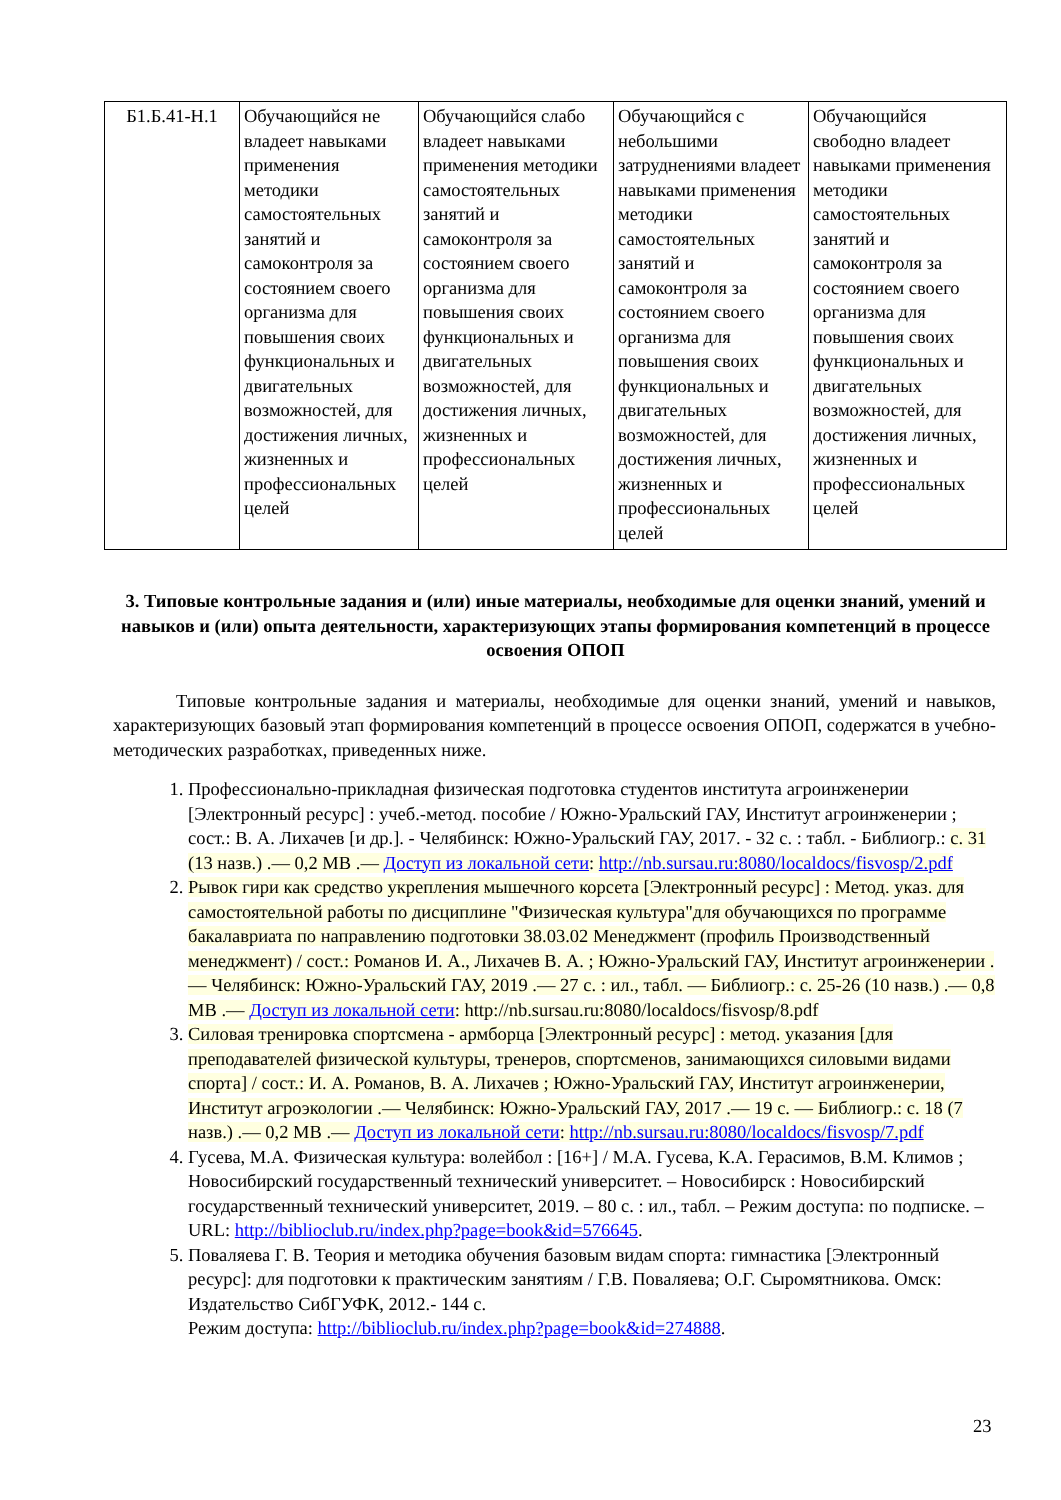| Б1.Б.41-Н.1 | Обучающийся не владеет навыками применения методики самостоятельных занятий и самоконтроля за состоянием своего организма для повышения своих функциональных и двигательных возможностей, для достижения личных, жизненных и профессиональных целей | Обучающийся слабо владеет навыками применения методики самостоятельных занятий и самоконтроля за состоянием своего организма для повышения своих функциональных и двигательных возможностей, для достижения личных, жизненных и профессиональных целей | Обучающийся с небольшими затруднениями владеет навыками применения методики самостоятельных занятий и самоконтроля за состоянием своего организма для повышения своих функциональных и двигательных возможностей, для достижения личных, жизненных и профессиональных целей | Обучающийся свободно владеет навыками применения методики самостоятельных занятий и самоконтроля за состоянием своего организма для повышения своих функциональных и двигательных возможностей, для достижения личных, жизненных и профессиональных целей |
3. Типовые контрольные задания и (или) иные материалы, необходимые для оценки знаний, умений и навыков и (или) опыта деятельности, характеризующих этапы формирования компетенций в процессе освоения ОПОП
Типовые контрольные задания и материалы, необходимые для оценки знаний, умений и навыков, характеризующих базовый этап формирования компетенций в процессе освоения ОПОП, содержатся в учебно-методических разработках, приведенных ниже.
1. Профессионально-прикладная физическая подготовка студентов института агроинженерии [Электронный ресурс] : учеб.-метод. пособие / Южно-Уральский ГАУ, Институт агроинженерии ; сост.: В. А. Лихачев [и др.]. - Челябинск: Южно-Уральский ГАУ, 2017. - 32 с. : табл. - Библиогр.: с. 31 (13 назв.) .— 0,2 МВ .— Доступ из локальной сети: http://nb.sursau.ru:8080/localdocs/fisvosp/2.pdf
2. Рывок гири как средство укрепления мышечного корсета [Электронный ресурс] : Метод. указ. для самостоятельной работы по дисциплине "Физическая культура"для обучающихся по программе бакалавриата по направлению подготовки 38.03.02 Менеджмент (профиль Производственный менеджмент) / сост.: Романов И. А., Лихачев В. А. ; Южно-Уральский ГАУ, Институт агроинженерии .— Челябинск: Южно-Уральский ГАУ, 2019 .— 27 с. : ил., табл. — Библиогр.: с. 25-26 (10 назв.) .— 0,8 МВ .— Доступ из локальной сети: http://nb.sursau.ru:8080/localdocs/fisvosp/8.pdf
3. Силовая тренировка спортсмена - армборца [Электронный ресурс] : метод. указания [для преподавателей физической культуры, тренеров, спортсменов, занимающихся силовыми видами спорта] / сост.: И. А. Романов, В. А. Лихачев ; Южно-Уральский ГАУ, Институт агроинженерии, Институт агроэкологии .— Челябинск: Южно-Уральский ГАУ, 2017 .— 19 с. — Библиогр.: с. 18 (7 назв.) .— 0,2 МВ .— Доступ из локальной сети: http://nb.sursau.ru:8080/localdocs/fisvosp/7.pdf
4. Гусева, М.А. Физическая культура: волейбол : [16+] / М.А. Гусева, К.А. Герасимов, В.М. Климов ; Новосибирский государственный технический университет. – Новосибирск : Новосибирский государственный технический университет, 2019. – 80 с. : ил., табл. – Режим доступа: по подписке. – URL: http://biblioclub.ru/index.php?page=book&id=576645.
5. Поваляева Г. В. Теория и методика обучения базовым видам спорта: гимнастика [Электронный ресурс]: для подготовки к практическим занятиям / Г.В. Поваляева; О.Г. Сыромятникова. Омск: Издательство СибГУФК, 2012.- 144 с.
Режим доступа: http://biblioclub.ru/index.php?page=book&id=274888.
23